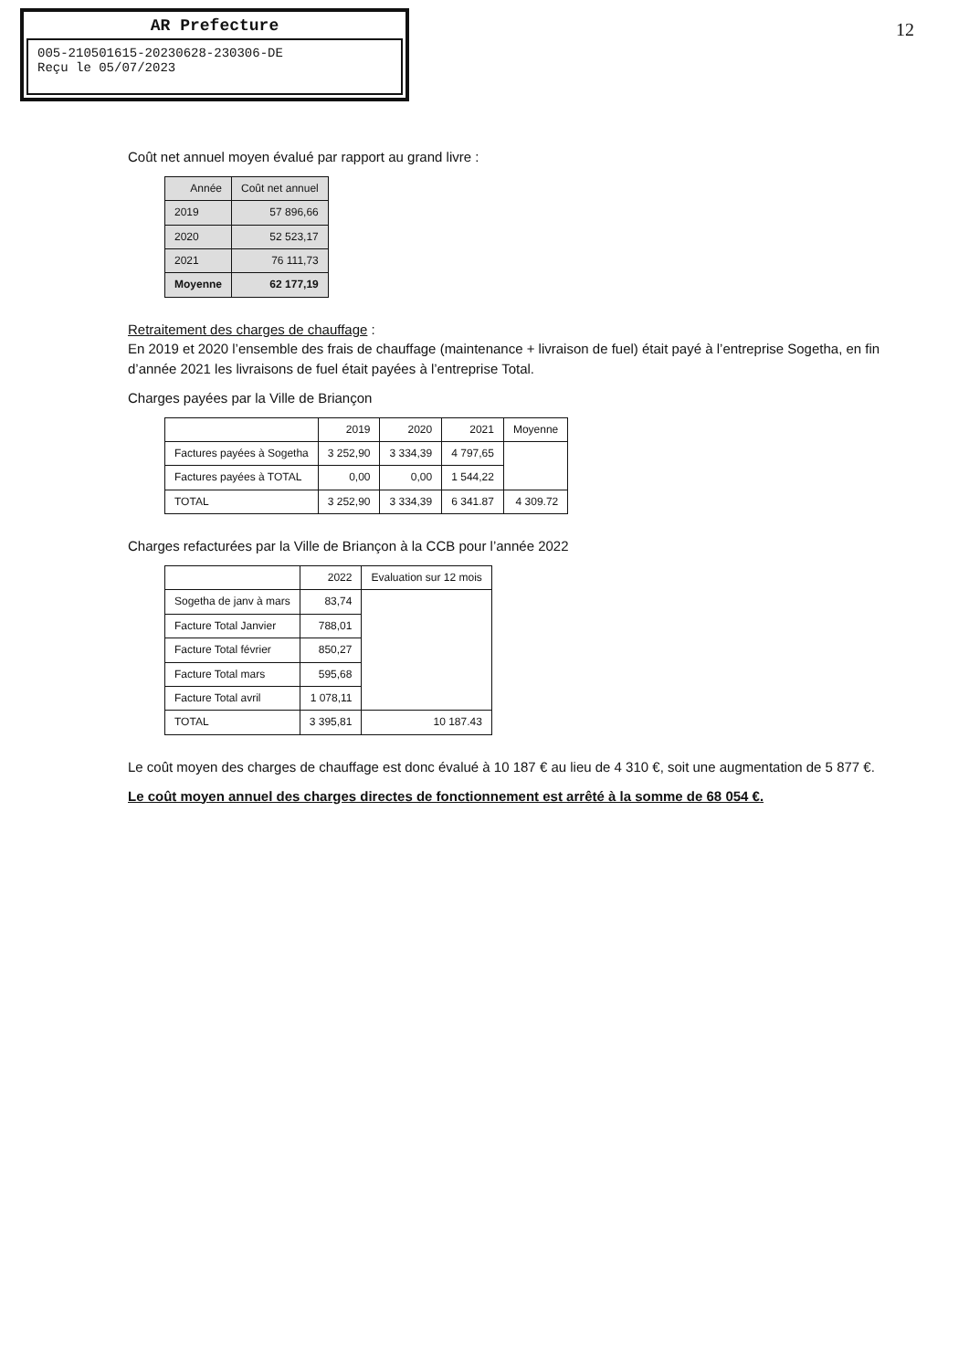AR Prefecture
005-210501615-20230628-230306-DE
Reçu le 05/07/2023
12
Coût net annuel moyen évalué par rapport au grand livre :
| Année | Coût net annuel |
| --- | --- |
| 2019 | 57 896,66 |
| 2020 | 52 523,17 |
| 2021 | 76 111,73 |
| Moyenne | 62 177,19 |
Retraitement des charges de chauffage :
En 2019 et 2020 l’ensemble des frais de chauffage (maintenance + livraison de fuel) était payé à l’entreprise Sogetha, en fin d’année 2021 les livraisons de fuel était payées à l’entreprise Total.
Charges payées par la Ville de Briançon
| | 2019 | 2020 | 2021 | Moyenne |
| --- | --- | --- | --- | --- |
| Factures payées à Sogetha | 3 252,90 | 3 334,39 | 4 797,65 | |
| Factures payées à TOTAL | 0,00 | 0,00 | 1 544,22 | |
| TOTAL | 3 252,90 | 3 334,39 | 6 341.87 | 4 309.72 |
Charges refacturées par la Ville de Briançon à la CCB pour l’année 2022
| | 2022 | Evaluation sur 12 mois |
| --- | --- | --- |
| Sogetha de janv à mars | 83,74 | |
| Facture Total Janvier | 788,01 | |
| Facture Total février | 850,27 | |
| Facture Total mars | 595,68 | |
| Facture Total avril | 1 078,11 | |
| TOTAL | 3 395,81 | 10 187.43 |
Le coût moyen des charges de chauffage est donc évalué à 10 187 € au lieu de 4 310 €, soit une augmentation de 5 877 €.
Le coût moyen annuel des charges directes de fonctionnement est arrêté à la somme de 68 054 €.